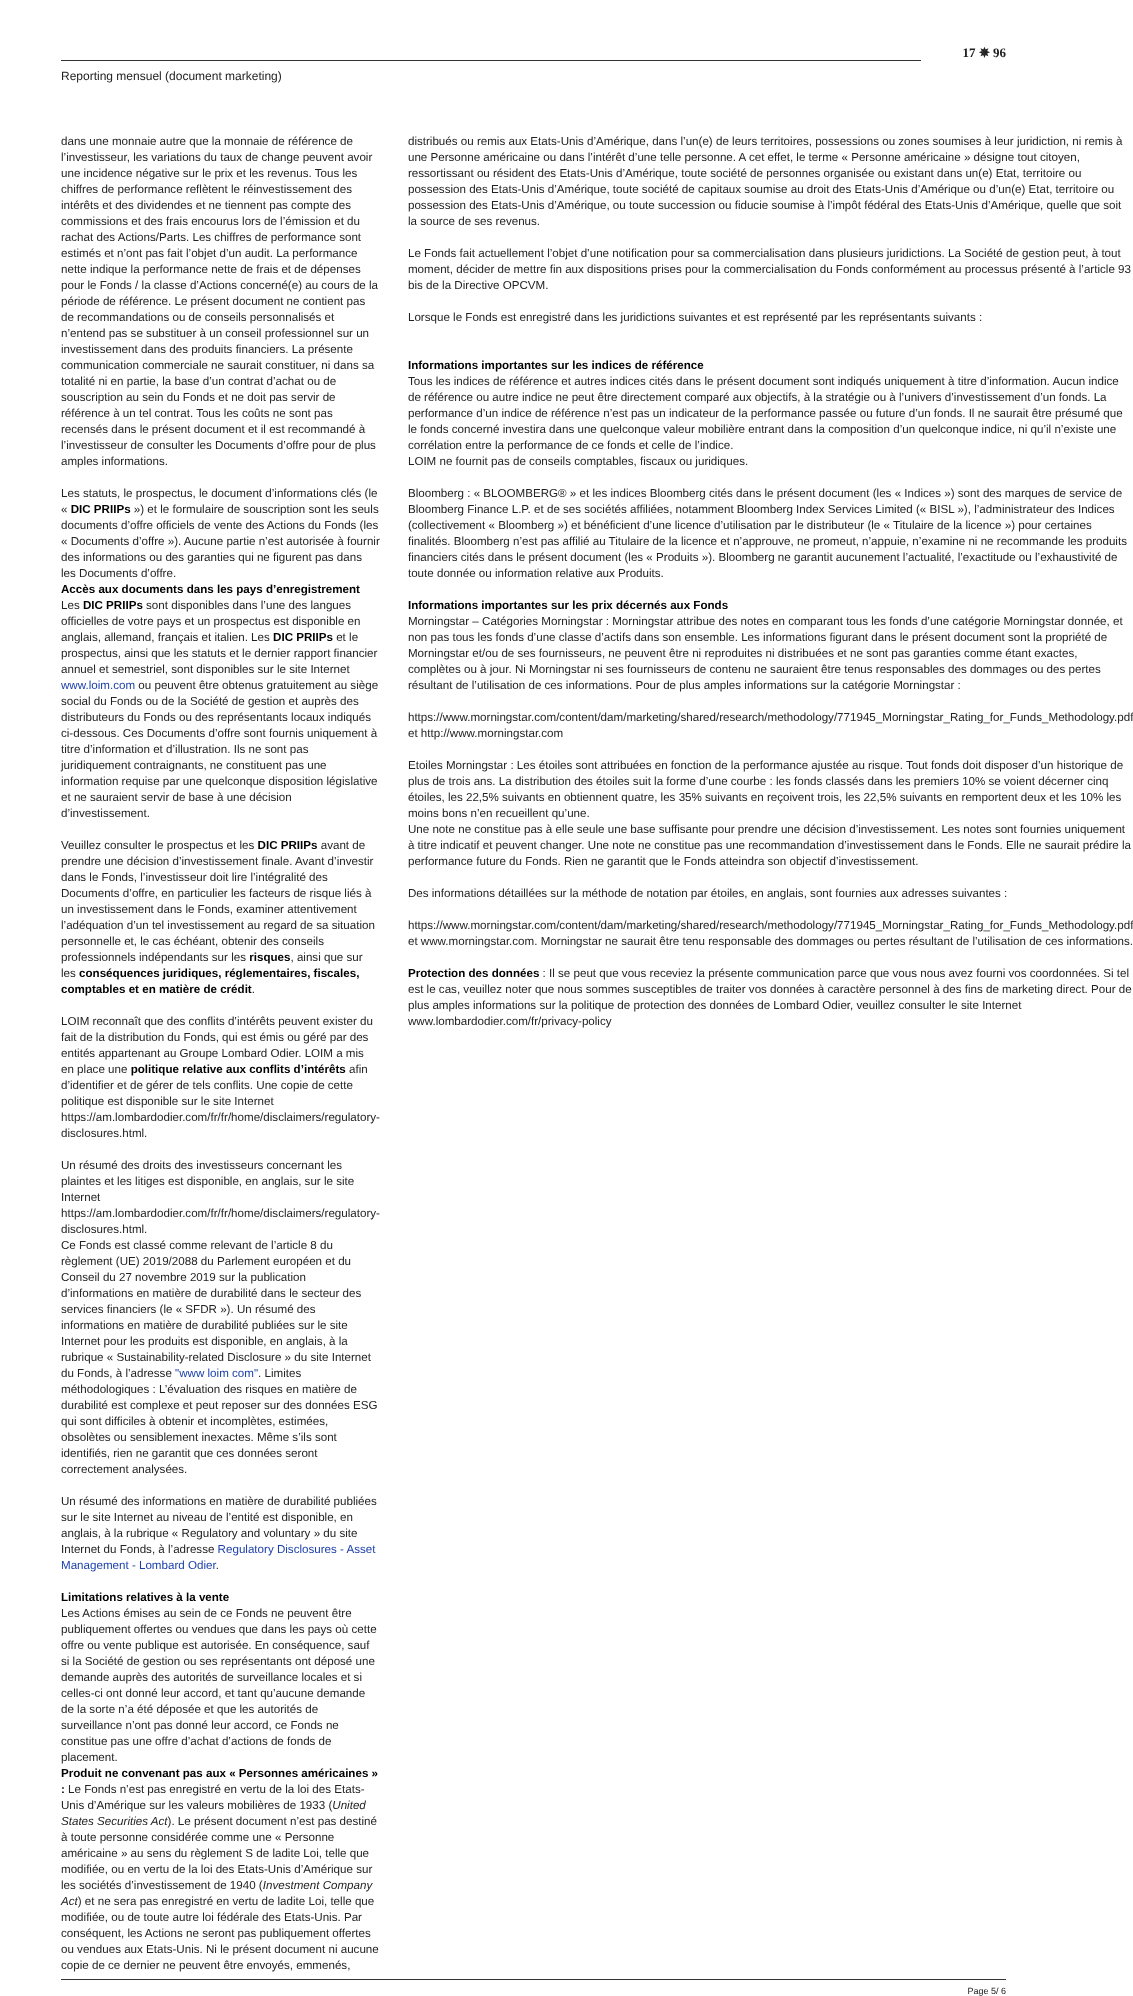Reporting mensuel (document marketing)
17 ✵ 96
dans une monnaie autre que la monnaie de référence de l’investisseur, les variations du taux de change peuvent avoir une incidence négative sur le prix et les revenus. Tous les chiffres de performance reflètent le réinvestissement des intérêts et des dividendes et ne tiennent pas compte des commissions et des frais encourus lors de l’émission et du rachat des Actions/Parts. Les chiffres de performance sont estimés et n’ont pas fait l’objet d’un audit. La performance nette indique la performance nette de frais et de dépenses pour le Fonds / la classe d’Actions concerné(e) au cours de la période de référence. Le présent document ne contient pas de recommandations ou de conseils personnalisés et n’entend pas se substituer à un conseil professionnel sur un investissement dans des produits financiers. La présente communication commerciale ne saurait constituer, ni dans sa totalité ni en partie, la base d’un contrat d’achat ou de souscription au sein du Fonds et ne doit pas servir de référence à un tel contrat. Tous les coûts ne sont pas recensés dans le présent document et il est recommandé à l’investisseur de consulter les Documents d’offre pour de plus amples informations.
Les statuts, le prospectus, le document d’informations clés (le « DIC PRIIPs ») et le formulaire de souscription sont les seuls documents d’offre officiels de vente des Actions du Fonds (les « Documents d’offre »). Aucune partie n’est autorisée à fournir des informations ou des garanties qui ne figurent pas dans les Documents d’offre.
Accès aux documents dans les pays d’enregistrement
Les DIC PRIIPs sont disponibles dans l’une des langues officielles de votre pays et un prospectus est disponible en anglais, allemand, français et italien. Les DIC PRIIPs et le prospectus, ainsi que les statuts et le dernier rapport financier annuel et semestriel, sont disponibles sur le site Internet www.loim.com ou peuvent être obtenus gratuitement au siège social du Fonds ou de la Société de gestion et auprès des distributeurs du Fonds ou des représentants locaux indiqués ci-dessous. Ces Documents d’offre sont fournis uniquement à titre d’information et d’illustration. Ils ne sont pas juridiquement contraignants, ne constituent pas une information requise par une quelconque disposition législative et ne sauraient servir de base à une décision d’investissement.
Veuillez consulter le prospectus et les DIC PRIIPs avant de prendre une décision d’investissement finale. Avant d’investir dans le Fonds, l’investisseur doit lire l’intégralité des Documents d’offre, en particulier les facteurs de risque liés à un investissement dans le Fonds, examiner attentivement l’adéquation d’un tel investissement au regard de sa situation personnelle et, le cas échéant, obtenir des conseils professionnels indépendants sur les risques, ainsi que sur les conséquences juridiques, réglementaires, fiscales, comptables et en matière de crédit.
LOIM reconnaît que des conflits d’intérêts peuvent exister du fait de la distribution du Fonds, qui est émis ou géré par des entités appartenant au Groupe Lombard Odier. LOIM a mis en place une politique relative aux conflits d’intérêts afin d’identifier et de gérer de tels conflits. Une copie de cette politique est disponible sur le site Internet https://am.lombardodier.com/fr/fr/home/disclaimers/regulatory-disclosures.html.
Un résumé des droits des investisseurs concernant les plaintes et les litiges est disponible, en anglais, sur le site Internet https://am.lombardodier.com/fr/fr/home/disclaimers/regulatory-disclosures.html.
Ce Fonds est classé comme relevant de l’article 8 du règlement (UE) 2019/2088 du Parlement européen et du Conseil du 27 novembre 2019 sur la publication d’informations en matière de durabilité dans le secteur des services financiers (le « SFDR »). Un résumé des informations en matière de durabilité publiées sur le site Internet pour les produits est disponible, en anglais, à la rubrique « Sustainability-related Disclosure » du site Internet du Fonds, à l’adresse "www loim com". Limites méthodologiques : L’évaluation des risques en matière de durabilité est complexe et peut reposer sur des données ESG qui sont difficiles à obtenir et incomplètes, estimées, obsolètes ou sensiblement inexactes. Même s’ils sont identifiés, rien ne garantit que ces données seront correctement analysées.
Un résumé des informations en matière de durabilité publiées sur le site Internet au niveau de l’entité est disponible, en anglais, à la rubrique « Regulatory and voluntary » du site Internet du Fonds, à l’adresse Regulatory Disclosures - Asset Management - Lombard Odier.
Limitations relatives à la vente
Les Actions émises au sein de ce Fonds ne peuvent être publiquement offertes ou vendues que dans les pays où cette offre ou vente publique est autorisée. En conséquence, sauf si la Société de gestion ou ses représentants ont déposé une demande auprès des autorités de surveillance locales et si celles-ci ont donné leur accord, et tant qu’aucune demande de la sorte n’a été déposée et que les autorités de surveillance n’ont pas donné leur accord, ce Fonds ne constitue pas une offre d’achat d’actions de fonds de placement.
Produit ne convenant pas aux « Personnes américaines » : Le Fonds n’est pas enregistré en vertu de la loi des Etats-Unis d’Amérique sur les valeurs mobilières de 1933 (United States Securities Act). Le présent document n’est pas destiné à toute personne considérée comme une « Personne américaine » au sens du règlement S de ladite Loi, telle que modifiée, ou en vertu de la loi des Etats-Unis d’Amérique sur les sociétés d’investissement de 1940 (Investment Company Act) et ne sera pas enregistré en vertu de ladite Loi, telle que modifiée, ou de toute autre loi fédérale des Etats-Unis. Par conséquent, les Actions ne seront pas publiquement offertes ou vendues aux Etats-Unis. Ni le présent document ni aucune copie de ce dernier ne peuvent être envoyés, emmenés,
distribués ou remis aux Etats-Unis d’Amérique, dans l’un(e) de leurs territoires, possessions ou zones soumises à leur juridiction, ni remis à une Personne américaine ou dans l’intérêt d’une telle personne. A cet effet, le terme « Personne américaine » désigne tout citoyen, ressortissant ou résident des Etats-Unis d’Amérique, toute société de personnes organisée ou existant dans un(e) Etat, territoire ou possession des Etats-Unis d’Amérique, toute société de capitaux soumise au droit des Etats-Unis d’Amérique ou d’un(e) Etat, territoire ou possession des Etats-Unis d’Amérique, ou toute succession ou fiducie soumise à l’impôt fédéral des Etats-Unis d’Amérique, quelle que soit la source de ses revenus.
Le Fonds fait actuellement l’objet d’une notification pour sa commercialisation dans plusieurs juridictions. La Société de gestion peut, à tout moment, décider de mettre fin aux dispositions prises pour la commercialisation du Fonds conformément au processus présenté à l’article 93 bis de la Directive OPCVM.
Lorsque le Fonds est enregistré dans les juridictions suivantes et est représenté par les représentants suivants :
Informations importantes sur les indices de référence
Tous les indices de référence et autres indices cités dans le présent document sont indiqués uniquement à titre d’information. Aucun indice de référence ou autre indice ne peut être directement comparé aux objectifs, à la stratégie ou à l’univers d’investissement d’un fonds. La performance d’un indice de référence n’est pas un indicateur de la performance passée ou future d’un fonds. Il ne saurait être présumé que le fonds concerné investira dans une quelconque valeur mobilière entrant dans la composition d’un quelconque indice, ni qu’il n’existe une corrélation entre la performance de ce fonds et celle de l’indice.
LOIM ne fournit pas de conseils comptables, fiscaux ou juridiques.
Bloomberg : « BLOOMBERG® » et les indices Bloomberg cités dans le présent document (les « Indices ») sont des marques de service de Bloomberg Finance L.P. et de ses sociétés affiliées, notamment Bloomberg Index Services Limited (« BISL »), l’administrateur des Indices (collectivement « Bloomberg ») et bénéficient d’une licence d’utilisation par le distributeur (le « Titulaire de la licence ») pour certaines finalités. Bloomberg n’est pas affilié au Titulaire de la licence et n’approuve, ne promeut, n’appuie, n’examine ni ne recommande les produits financiers cités dans le présent document (les « Produits »). Bloomberg ne garantit aucunement l’actualité, l’exactitude ou l’exhaustivité de toute donnée ou information relative aux Produits.
Informations importantes sur les prix décernés aux Fonds
Morningstar – Catégories Morningstar : Morningstar attribue des notes en comparant tous les fonds d’une catégorie Morningstar donnée, et non pas tous les fonds d’une classe d’actifs dans son ensemble. Les informations figurant dans le présent document sont la propriété de Morningstar et/ou de ses fournisseurs, ne peuvent être ni reproduites ni distribuées et ne sont pas garanties comme étant exactes, complètes ou à jour. Ni Morningstar ni ses fournisseurs de contenu ne sauraient être tenus responsables des dommages ou des pertes résultant de l’utilisation de ces informations. Pour de plus amples informations sur la catégorie Morningstar :
https://www.morningstar.com/content/dam/marketing/shared/research/methodology/771945_Morningstar_Rating_for_Funds_Methodology.pdf et http://www.morningstar.com
Etoiles Morningstar : Les étoiles sont attribuées en fonction de la performance ajustée au risque. Tout fonds doit disposer d’un historique de plus de trois ans. La distribution des étoiles suit la forme d’une courbe : les fonds classés dans les premiers 10% se voient décerner cinq étoiles, les 22,5% suivants en obtiennent quatre, les 35% suivants en reçoivent trois, les 22,5% suivants en remportent deux et les 10% les moins bons n’en recueillent qu’une.
Une note ne constitue pas à elle seule une base suffisante pour prendre une décision d’investissement. Les notes sont fournies uniquement à titre indicatif et peuvent changer. Une note ne constitue pas une recommandation d’investissement dans le Fonds. Elle ne saurait prédire la performance future du Fonds. Rien ne garantit que le Fonds atteindra son objectif d’investissement.
Des informations détaillées sur la méthode de notation par étoiles, en anglais, sont fournies aux adresses suivantes :
https://www.morningstar.com/content/dam/marketing/shared/research/methodology/771945_Morningstar_Rating_for_Funds_Methodology.pdf et www.morningstar.com. Morningstar ne saurait être tenu responsable des dommages ou pertes résultant de l’utilisation de ces informations.
Protection des données : Il se peut que vous receviez la présente communication parce que vous nous avez fourni vos coordonnées. Si tel est le cas, veuillez noter que nous sommes susceptibles de traiter vos données à caractère personnel à des fins de marketing direct. Pour de plus amples informations sur la politique de protection des données de Lombard Odier, veuillez consulter le site Internet www.lombardodier.com/fr/privacy-policy
Page 5/ 6